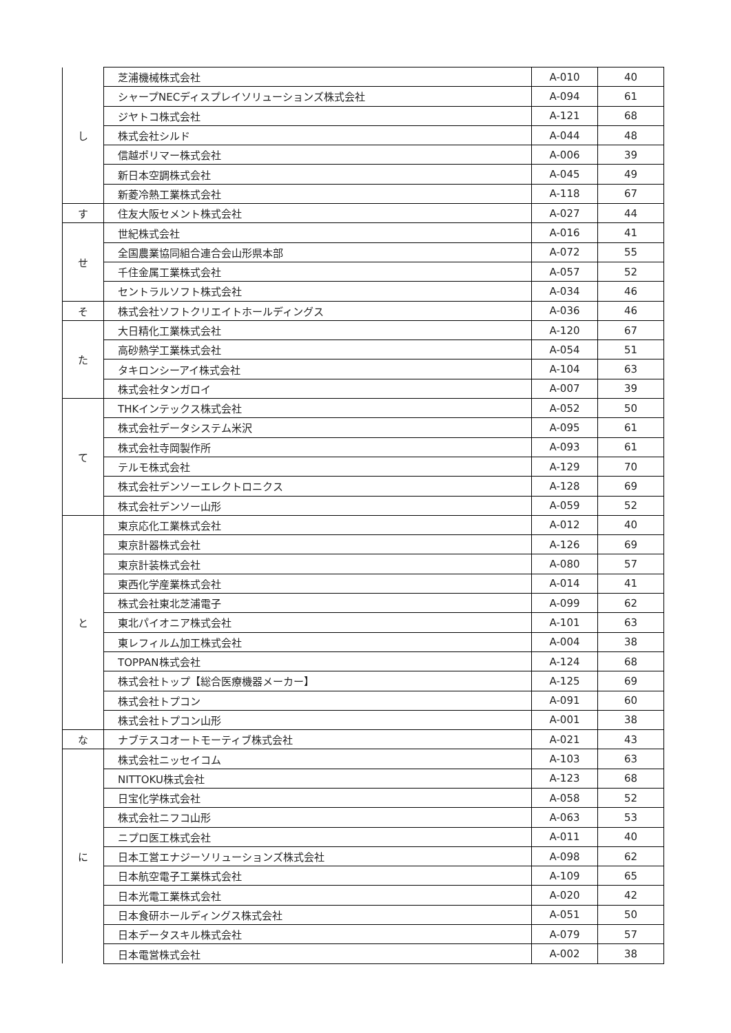| し | 芝浦機械株式会社 | A-010 | 40 |
| | シャープNECディスプレイソリューションズ株式会社 | A-094 | 61 |
| | ジヤトコ株式会社 | A-121 | 68 |
| | 株式会社シルド | A-044 | 48 |
| | 信越ポリマー株式会社 | A-006 | 39 |
| | 新日本空調株式会社 | A-045 | 49 |
| | 新菱冷熱工業株式会社 | A-118 | 67 |
| す | 住友大阪セメント株式会社 | A-027 | 44 |
| せ | 世紀株式会社 | A-016 | 41 |
| | 全国農業協同組合連合会山形県本部 | A-072 | 55 |
| | 千住金属工業株式会社 | A-057 | 52 |
| | セントラルソフト株式会社 | A-034 | 46 |
| そ | 株式会社ソフトクリエイトホールディングス | A-036 | 46 |
| た | 大日精化工業株式会社 | A-120 | 67 |
| | 高砂熱学工業株式会社 | A-054 | 51 |
| | タキロンシーアイ株式会社 | A-104 | 63 |
| | 株式会社タンガロイ | A-007 | 39 |
| て | THKインテックス株式会社 | A-052 | 50 |
| | 株式会社データシステム米沢 | A-095 | 61 |
| | 株式会社寺岡製作所 | A-093 | 61 |
| | テルモ株式会社 | A-129 | 70 |
| | 株式会社デンソーエレクトロニクス | A-128 | 69 |
| | 株式会社デンソー山形 | A-059 | 52 |
| と | 東京応化工業株式会社 | A-012 | 40 |
| | 東京計器株式会社 | A-126 | 69 |
| | 東京計装株式会社 | A-080 | 57 |
| | 東西化学産業株式会社 | A-014 | 41 |
| | 株式会社東北芝浦電子 | A-099 | 62 |
| | 東北パイオニア株式会社 | A-101 | 63 |
| | 東レフィルム加工株式会社 | A-004 | 38 |
| | TOPPAN株式会社 | A-124 | 68 |
| | 株式会社トップ【総合医療機器メーカー】 | A-125 | 69 |
| | 株式会社トプコン | A-091 | 60 |
| | 株式会社トプコン山形 | A-001 | 38 |
| な | ナブテスコオートモーティブ株式会社 | A-021 | 43 |
| に | 株式会社ニッセイコム | A-103 | 63 |
| | NITTOKU株式会社 | A-123 | 68 |
| | 日宝化学株式会社 | A-058 | 52 |
| | 株式会社ニフコ山形 | A-063 | 53 |
| | ニプロ医工株式会社 | A-011 | 40 |
| | 日本工営エナジーソリューションズ株式会社 | A-098 | 62 |
| | 日本航空電子工業株式会社 | A-109 | 65 |
| | 日本光電工業株式会社 | A-020 | 42 |
| | 日本食研ホールディングス株式会社 | A-051 | 50 |
| | 日本データスキル株式会社 | A-079 | 57 |
| | 日本電営株式会社 | A-002 | 38 |